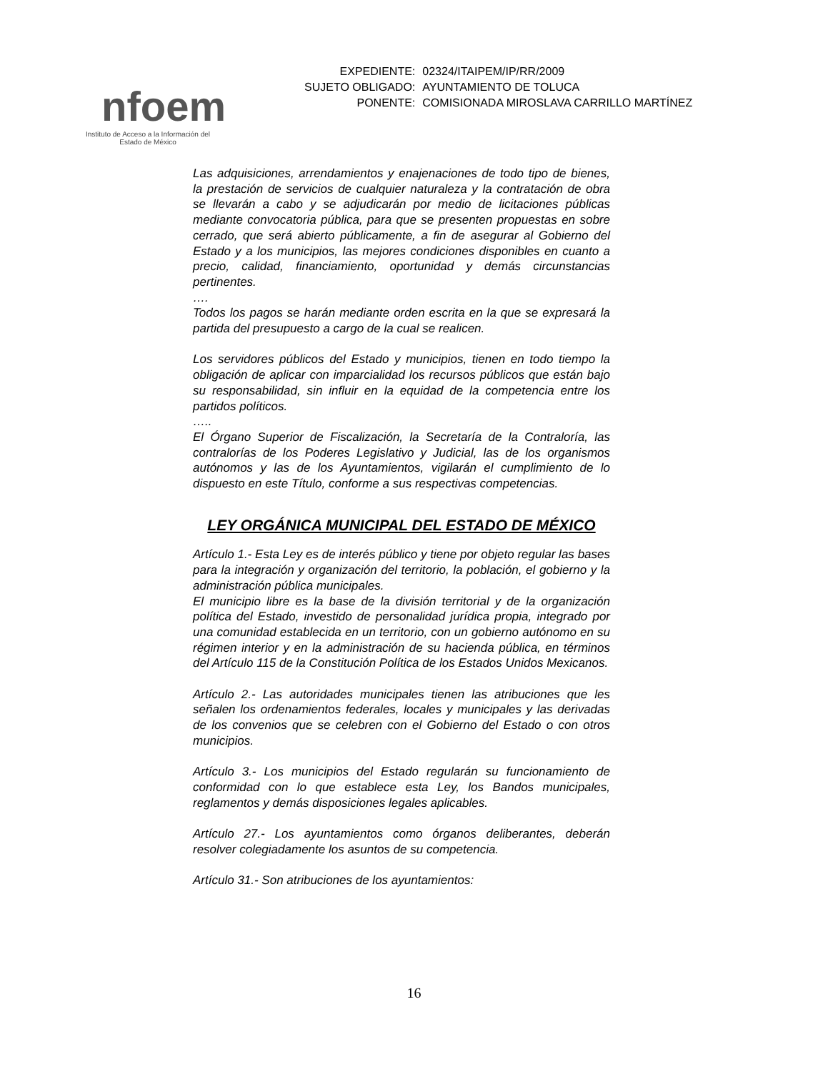nfoem
Instituto de Acceso a la Información del
Estado de México
| EXPEDIENTE: | 02324/ITAIPEM/IP/RR/2009 |
| SUJETO OBLIGADO: | AYUNTAMIENTO DE TOLUCA |
| PONENTE: | COMISIONADA MIROSLAVA CARRILLO MARTÍNEZ |
Las adquisiciones, arrendamientos y enajenaciones de todo tipo de bienes, la prestación de servicios de cualquier naturaleza y la contratación de obra se llevarán a cabo y se adjudicarán por medio de licitaciones públicas mediante convocatoria pública, para que se presenten propuestas en sobre cerrado, que será abierto públicamente, a fin de asegurar al Gobierno del Estado y a los municipios, las mejores condiciones disponibles en cuanto a precio, calidad, financiamiento, oportunidad y demás circunstancias pertinentes.
….
Todos los pagos se harán mediante orden escrita en la que se expresará la partida del presupuesto a cargo de la cual se realicen.
Los servidores públicos del Estado y municipios, tienen en todo tiempo la obligación de aplicar con imparcialidad los recursos públicos que están bajo su responsabilidad, sin influir en la equidad de la competencia entre los partidos políticos.
…..
El Órgano Superior de Fiscalización, la Secretaría de la Contraloría, las contralorías de los Poderes Legislativo y Judicial, las de los organismos autónomos y las de los Ayuntamientos, vigilarán el cumplimiento de lo dispuesto en este Título, conforme a sus respectivas competencias.
LEY ORGÁNICA MUNICIPAL DEL ESTADO DE MÉXICO
Artículo 1.- Esta Ley es de interés público y tiene por objeto regular las bases para la integración y organización del territorio, la población, el gobierno y la administración pública municipales.
El municipio libre es la base de la división territorial y de la organización política del Estado, investido de personalidad jurídica propia, integrado por una comunidad establecida en un territorio, con un gobierno autónomo en su régimen interior y en la administración de su hacienda pública, en términos del Artículo 115 de la Constitución Política de los Estados Unidos Mexicanos.
Artículo 2.- Las autoridades municipales tienen las atribuciones que les señalen los ordenamientos federales, locales y municipales y las derivadas de los convenios que se celebren con el Gobierno del Estado o con otros municipios.
Artículo 3.- Los municipios del Estado regularán su funcionamiento de conformidad con lo que establece esta Ley, los Bandos municipales, reglamentos y demás disposiciones legales aplicables.
Artículo 27.- Los ayuntamientos como órganos deliberantes, deberán resolver colegiadamente los asuntos de su competencia.
Artículo 31.- Son atribuciones de los ayuntamientos:
16